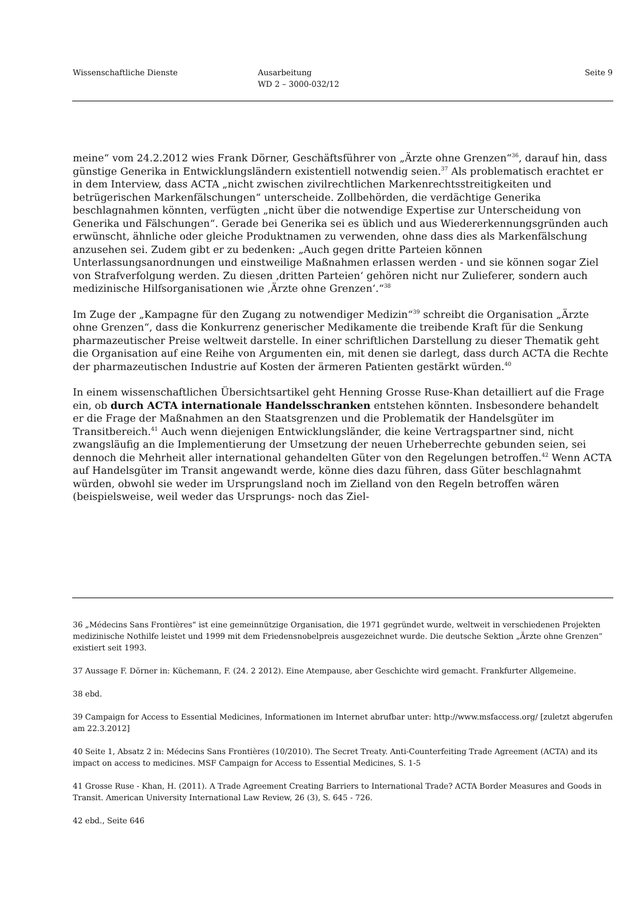Wissenschaftliche Dienste Ausarbeitung
WD 2 – 3000-032/12
Seite 9
meine“ vom 24.2.2012 wies Frank Dörner, Geschäftsführer von „Ärzte ohne Grenzen“<sup>36</sup>, darauf hin, dass günstige Generika in Entwicklungsländern existentiell notwendig seien.<sup>37</sup> Als problematisch erachtet er in dem Interview, dass ACTA „nicht zwischen zivilrechtlichen Markenrechtsstreitigkeiten und betrügerischen Markenfälschungen“ unterscheide. Zollbehörden, die verdächtige Generika beschlagnahmen könnten, verfügten „nicht über die notwendige Expertise zur Unterscheidung von Generika und Fälschungen“. Gerade bei Generika sei es üblich und aus Wiedererkennungsgründen auch erwünscht, ähnliche oder gleiche Produktnamen zu verwenden, ohne dass dies als Markenfälschung anzusehen sei. Zudem gibt er zu bedenken: „Auch gegen dritte Parteien können Unterlassungsanordnungen und einstweilige Maßnahmen erlassen werden - und sie können sogar Ziel von Strafverfolgung werden. Zu diesen ‚dritten Parteien‘ gehören nicht nur Zulieferer, sondern auch medizinische Hilfsorganisationen wie ‚Ärzte ohne Grenzen‘.“<sup>38</sup>
Im Zuge der „Kampagne für den Zugang zu notwendiger Medizin“<sup>39</sup> schreibt die Organisation „Ärzte ohne Grenzen“, dass die Konkurrenz generischer Medikamente die treibende Kraft für die Senkung pharmazeutischer Preise weltweit darstelle. In einer schriftlichen Darstellung zu dieser Thematik geht die Organisation auf eine Reihe von Argumenten ein, mit denen sie darlegt, dass durch ACTA die Rechte der pharmazeutischen Industrie auf Kosten der ärmeren Patienten gestärkt würden.<sup>40</sup>
In einem wissenschaftlichen Übersichtsartikel geht Henning Grosse Ruse-Khan detailliert auf die Frage ein, ob durch ACTA internationale Handelsschranken entstehen könnten. Insbesondere behandelt er die Frage der Maßnahmen an den Staatsgrenzen und die Problematik der Handelsgüter im Transitbereich.<sup>41</sup> Auch wenn diejenigen Entwicklungsländer, die keine Vertragspartner sind, nicht zwangsläufig an die Implementierung der Umsetzung der neuen Urheberrechte gebunden seien, sei dennoch die Mehrheit aller international gehandelten Güter von den Regelungen betroffen.<sup>42</sup> Wenn ACTA auf Handelsgüter im Transit angewandt werde, könne dies dazu führen, dass Güter beschlagnahmt würden, obwohl sie weder im Ursprungsland noch im Zielland von den Regeln betroffen wären (beispielsweise, weil weder das Ursprungs- noch das Ziel-
36 „Médecins Sans Frontières“ ist eine gemeinnützige Organisation, die 1971 gegründet wurde, weltweit in verschiedenen Projekten medizinische Nothilfe leistet und 1999 mit dem Friedensnobelpreis ausgezeichnet wurde. Die deutsche Sektion „Ärzte ohne Grenzen” existiert seit 1993.
37 Aussage F. Dörner in: Küchemann, F. (24. 2 2012). Eine Atempause, aber Geschichte wird gemacht. Frankfurter Allgemeine.
38 ebd.
39 Campaign for Access to Essential Medicines, Informationen im Internet abrufbar unter: http://www.msfaccess.org/ [zuletzt abgerufen am 22.3.2012]
40 Seite 1, Absatz 2 in: Médecins Sans Frontières (10/2010). The Secret Treaty. Anti-Counterfeiting Trade Agreement (ACTA) and its impact on access to medicines. MSF Campaign for Access to Essential Medicines, S. 1-5
41 Grosse Ruse - Khan, H. (2011). A Trade Agreement Creating Barriers to International Trade? ACTA Border Measures and Goods in Transit. American University International Law Review, 26 (3), S. 645 - 726.
42 ebd., Seite 646